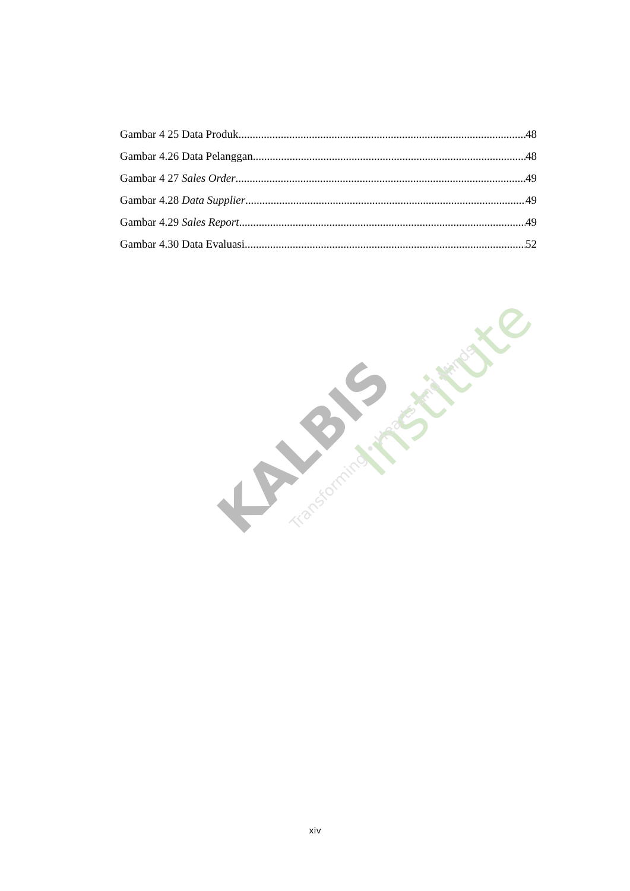KALBIS
Institute
Transforming • Hearts and Minds
Gambar 4 25 Data Produk 48
Gambar 4.26 Data Pelanggan 48
Gambar 4 27 Sales Order 49
Gambar 4.28 Data Supplier 49
Gambar 4.29 Sales Report 49
Gambar 4.30 Data Evaluasi 52
xiv